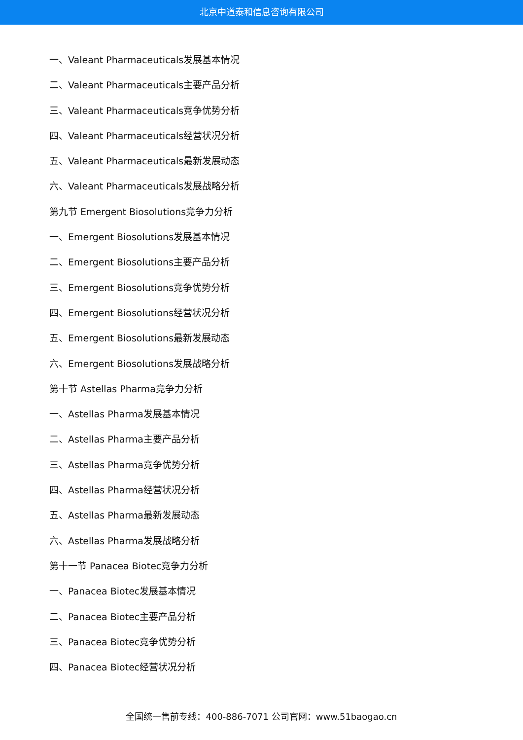北京中道泰和信息咨询有限公司
一、Valeant Pharmaceuticals发展基本情况
二、Valeant Pharmaceuticals主要产品分析
三、Valeant Pharmaceuticals竞争优势分析
四、Valeant Pharmaceuticals经营状况分析
五、Valeant Pharmaceuticals最新发展动态
六、Valeant Pharmaceuticals发展战略分析
第九节 Emergent Biosolutions竞争力分析
一、Emergent Biosolutions发展基本情况
二、Emergent Biosolutions主要产品分析
三、Emergent Biosolutions竞争优势分析
四、Emergent Biosolutions经营状况分析
五、Emergent Biosolutions最新发展动态
六、Emergent Biosolutions发展战略分析
第十节 Astellas Pharma竞争力分析
一、Astellas Pharma发展基本情况
二、Astellas Pharma主要产品分析
三、Astellas Pharma竞争优势分析
四、Astellas Pharma经营状况分析
五、Astellas Pharma最新发展动态
六、Astellas Pharma发展战略分析
第十一节 Panacea Biotec竞争力分析
一、Panacea Biotec发展基本情况
二、Panacea Biotec主要产品分析
三、Panacea Biotec竞争优势分析
四、Panacea Biotec经营状况分析
全国统一售前专线：400-886-7071 公司官网：www.51baogao.cn